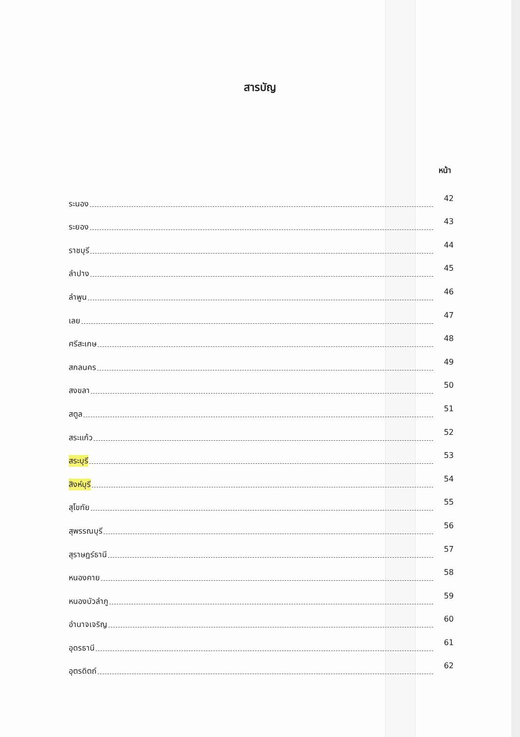สารบัญ
หน้า
ระนอง 42
ระยอง 43
ราชบุรี 44
ลำปาง 45
ลำพูน 46
เลย 47
ศรีสะเกษ 48
สกลนคร 49
สงขลา 50
สตูล 51
สระแก้ว 52
สระบุรี 53
สิงห์บุรี 54
สุโขทัย 55
สุพรรณบุรี 56
สุราษฎร์ธานี 57
หนองคาย 58
หนองบัวลำภู 59
อำนาจเจริญ 60
อุดรธานี 61
อุตรดิตถ์ 62